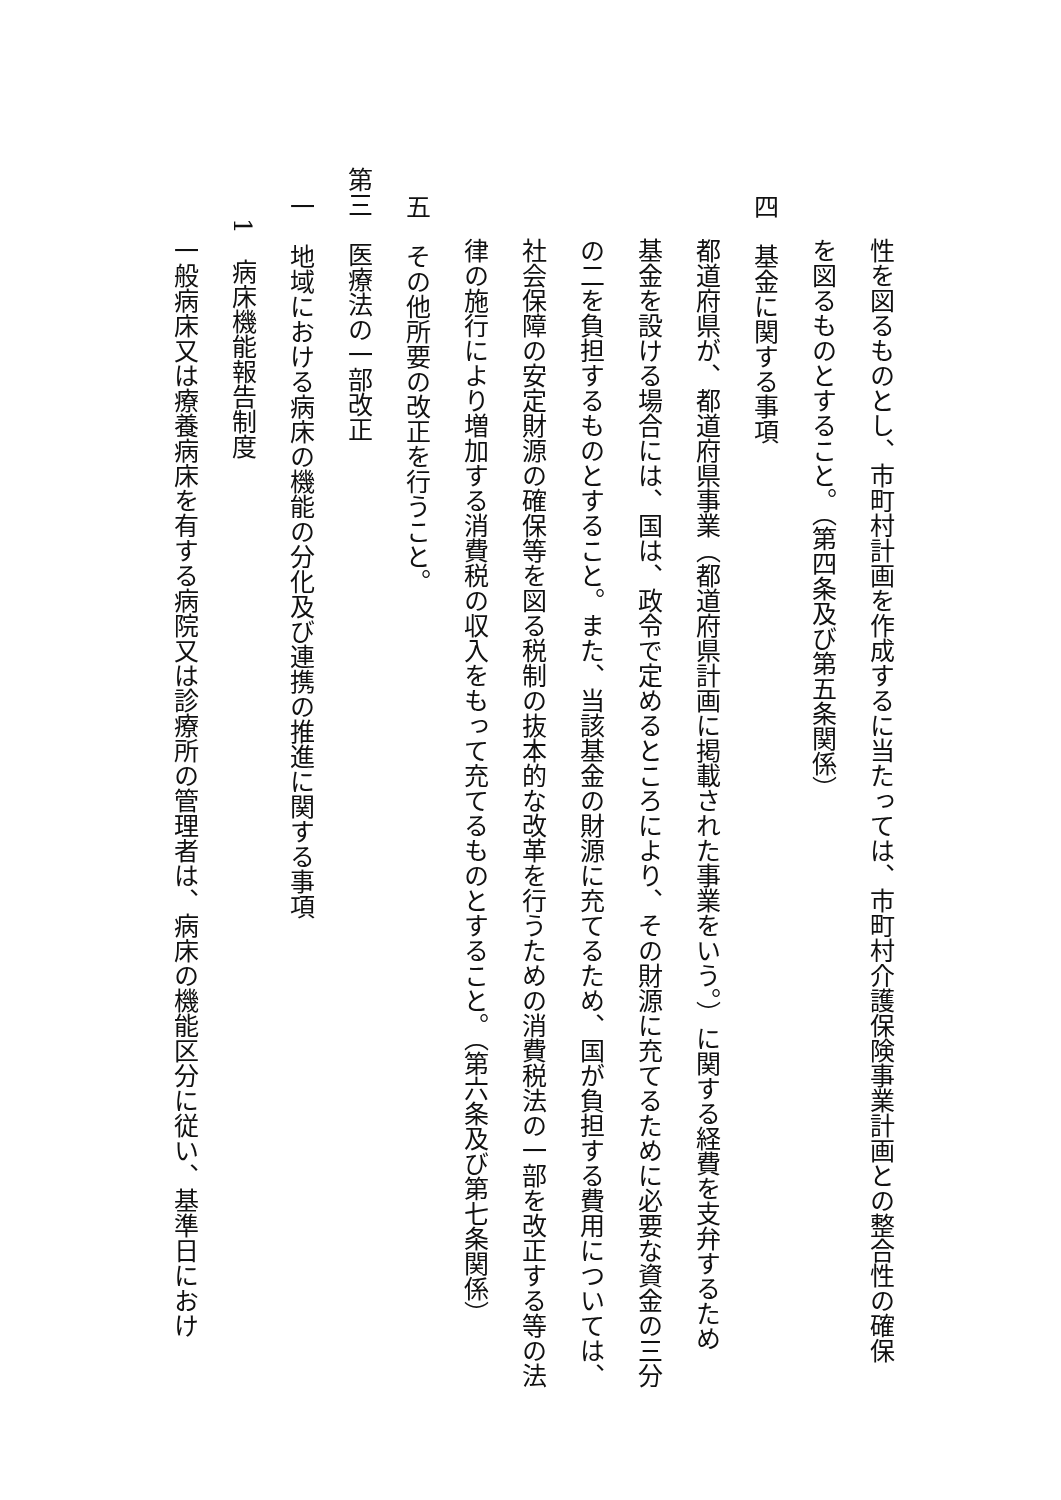性を図るものとし、市町村計画を作成するに当たっては、市町村介護保険事業計画との整合性の確保
を図るものとすること。（第四条及び第五条関係）
四　基金に関する事項
都道府県が、都道府県事業（都道府県計画に掲載された事業をいう。）に関する経費を支弁するため
基金を設ける場合には、国は、政令で定めるところにより、その財源に充てるために必要な資金の三分
の二を負担するものとすること。また、当該基金の財源に充てるため、国が負担する費用については、
社会保障の安定財源の確保等を図る税制の抜本的な改革を行うための消費税法の一部を改正する等の法
律の施行により増加する消費税の収入をもって充てるものとすること。（第六条及び第七条関係）
五　その他所要の改正を行うこと。
第三　医療法の一部改正
一　地域における病床の機能の分化及び連携の推進に関する事項
1　病床機能報告制度
一般病床又は療養病床を有する病院又は診療所の管理者は、病床の機能区分に従い、基準日におけ